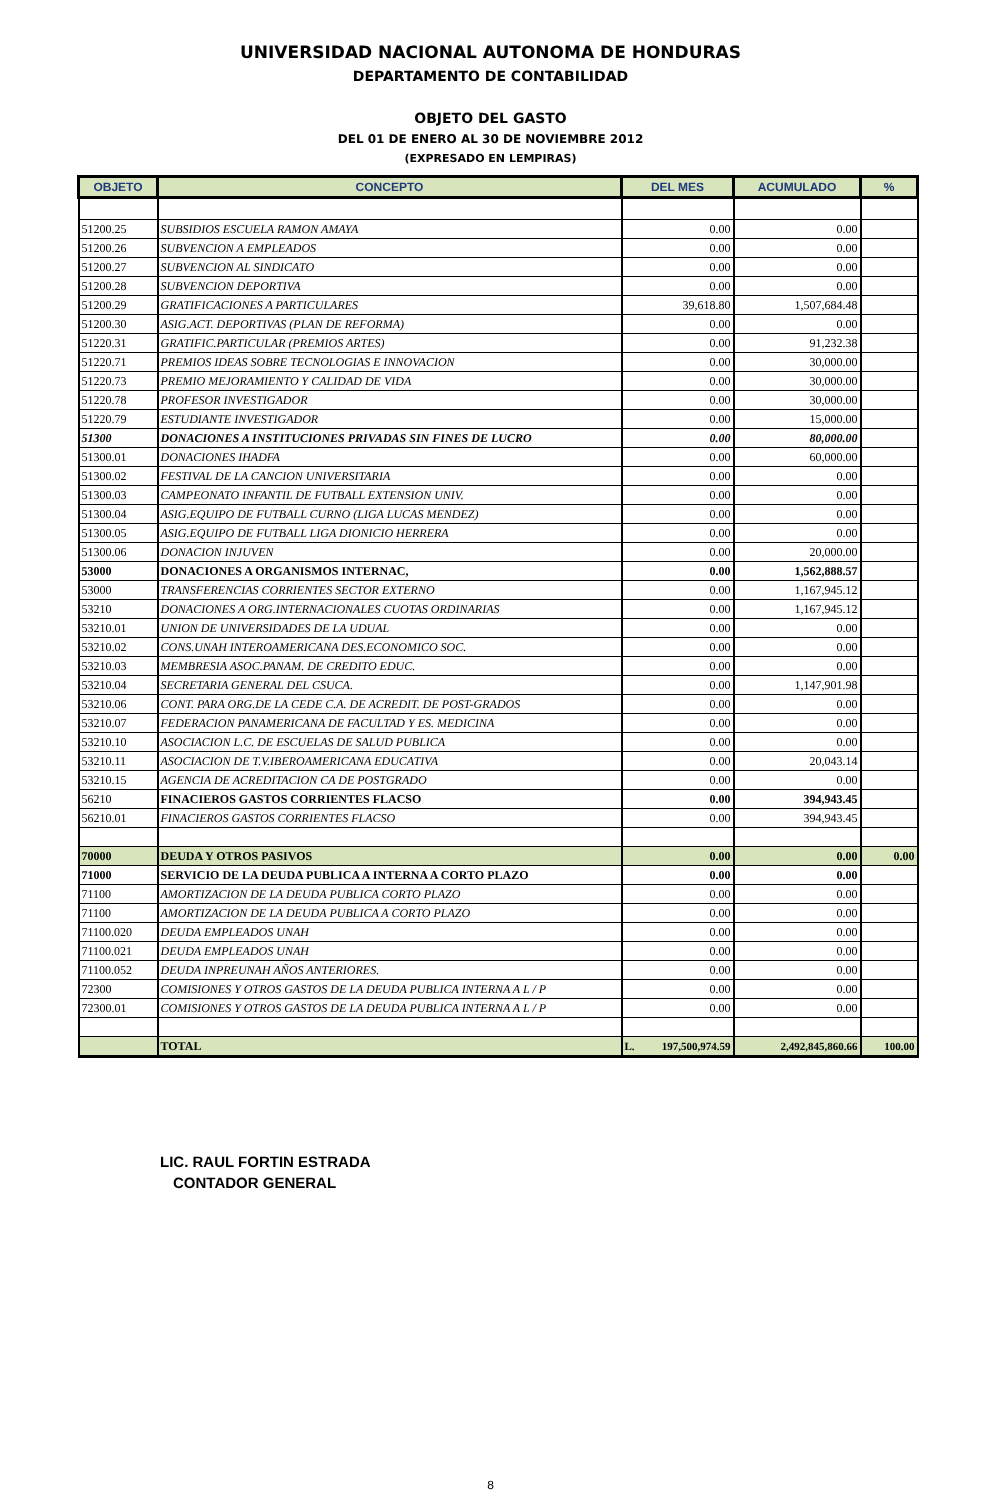UNIVERSIDAD NACIONAL AUTONOMA DE HONDURAS
DEPARTAMENTO DE CONTABILIDAD
OBJETO DEL GASTO
DEL 01 DE ENERO AL 30 DE NOVIEMBRE 2012
(EXPRESADO EN LEMPIRAS)
| OBJETO | CONCEPTO | DEL MES | ACUMULADO | % |
| --- | --- | --- | --- | --- |
| 51200.25 | SUBSIDIOS ESCUELA RAMON AMAYA | 0.00 | 0.00 | |
| 51200.26 | SUBVENCION A EMPLEADOS | 0.00 | 0.00 | |
| 51200.27 | SUBVENCION AL SINDICATO | 0.00 | 0.00 | |
| 51200.28 | SUBVENCION DEPORTIVA | 0.00 | 0.00 | |
| 51200.29 | GRATIFICACIONES A PARTICULARES | 39,618.80 | 1,507,684.48 | |
| 51200.30 | ASIG.ACT. DEPORTIVAS (PLAN DE REFORMA) | 0.00 | 0.00 | |
| 51220.31 | GRATIFIC.PARTICULAR (PREMIOS ARTES) | 0.00 | 91,232.38 | |
| 51220.71 | PREMIOS IDEAS SOBRE TECNOLOGIAS E INNOVACION | 0.00 | 30,000.00 | |
| 51220.73 | PREMIO MEJORAMIENTO Y CALIDAD DE VIDA | 0.00 | 30,000.00 | |
| 51220.78 | PROFESOR INVESTIGADOR | 0.00 | 30,000.00 | |
| 51220.79 | ESTUDIANTE INVESTIGADOR | 0.00 | 15,000.00 | |
| 51300 | DONACIONES A INSTITUCIONES PRIVADAS SIN FINES DE LUCRO | 0.00 | 80,000.00 | |
| 51300.01 | DONACIONES IHADFA | 0.00 | 60,000.00 | |
| 51300.02 | FESTIVAL DE LA CANCION UNIVERSITARIA | 0.00 | 0.00 | |
| 51300.03 | CAMPEONATO INFANTIL DE FUTBALL EXTENSION UNIV. | 0.00 | 0.00 | |
| 51300.04 | ASIG.EQUIPO DE FUTBALL CURNO (LIGA LUCAS MENDEZ) | 0.00 | 0.00 | |
| 51300.05 | ASIG.EQUIPO DE FUTBALL LIGA DIONICIO HERRERA | 0.00 | 0.00 | |
| 51300.06 | DONACION INJUVEN | 0.00 | 20,000.00 | |
| 53000 | DONACIONES A ORGANISMOS INTERNAC, | 0.00 | 1,562,888.57 | |
| 53000 | TRANSFERENCIAS CORRIENTES SECTOR EXTERNO | 0.00 | 1,167,945.12 | |
| 53210 | DONACIONES A ORG.INTERNACIONALES CUOTAS ORDINARIAS | 0.00 | 1,167,945.12 | |
| 53210.01 | UNION DE UNIVERSIDADES DE LA UDUAL | 0.00 | 0.00 | |
| 53210.02 | CONS.UNAH INTEROAMERICANA DES.ECONOMICO SOC. | 0.00 | 0.00 | |
| 53210.03 | MEMBRESIA ASOC.PANAM. DE CREDITO EDUC. | 0.00 | 0.00 | |
| 53210.04 | SECRETARIA GENERAL DEL CSUCA. | 0.00 | 1,147,901.98 | |
| 53210.06 | CONT. PARA ORG.DE LA CEDE C.A. DE ACREDIT. DE POST-GRADOS | 0.00 | 0.00 | |
| 53210.07 | FEDERACION PANAMERICANA DE FACULTAD Y ES. MEDICINA | 0.00 | 0.00 | |
| 53210.10 | ASOCIACION L.C. DE ESCUELAS DE SALUD PUBLICA | 0.00 | 0.00 | |
| 53210.11 | ASOCIACION DE T.V.IBEROAMERICANA EDUCATIVA | 0.00 | 20,043.14 | |
| 53210.15 | AGENCIA DE ACREDITACION CA DE POSTGRADO | 0.00 | 0.00 | |
| 56210 | FINACIEROS GASTOS CORRIENTES FLACSO | 0.00 | 394,943.45 | |
| 56210.01 | FINACIEROS GASTOS CORRIENTES FLACSO | 0.00 | 394,943.45 | |
| 70000 | DEUDA Y OTROS PASIVOS | 0.00 | 0.00 | 0.00 |
| 71000 | SERVICIO DE LA DEUDA PUBLICA A INTERNA A CORTO PLAZO | 0.00 | 0.00 | |
| 71100 | AMORTIZACION DE LA DEUDA PUBLICA CORTO PLAZO | 0.00 | 0.00 | |
| 71100 | AMORTIZACION DE LA DEUDA PUBLICA A CORTO PLAZO | 0.00 | 0.00 | |
| 71100.020 | DEUDA EMPLEADOS UNAH | 0.00 | 0.00 | |
| 71100.021 | DEUDA EMPLEADOS UNAH | 0.00 | 0.00 | |
| 71100.052 | DEUDA INPREUNAH AÑOS ANTERIORES. | 0.00 | 0.00 | |
| 72300 | COMISIONES Y OTROS GASTOS DE LA DEUDA PUBLICA INTERNA A L / P | 0.00 | 0.00 | |
| 72300.01 | COMISIONES Y OTROS GASTOS DE LA DEUDA PUBLICA INTERNA A L / P | 0.00 | 0.00 | |
| | TOTAL | L. 197,500,974.59 | 2,492,845,860.66 | 100.00 |
LIC. RAUL FORTIN ESTRADA
CONTADOR GENERAL
8